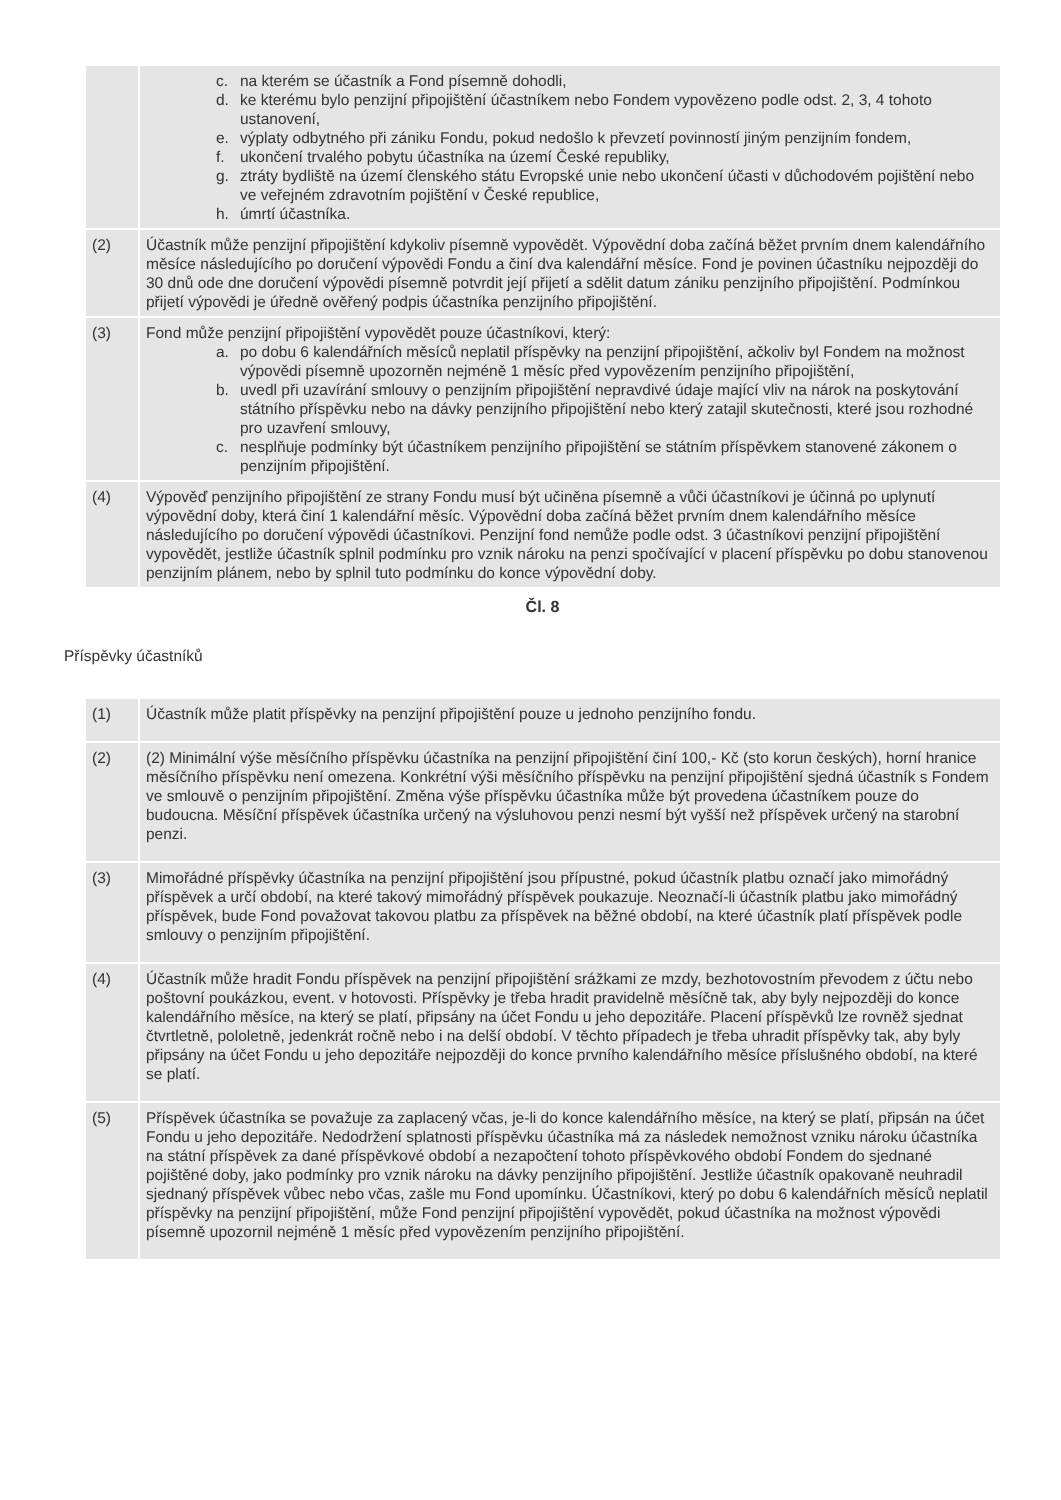| | c. na kterém se účastník a Fond písemně dohodli, d. ke kterému bylo penzijní připojištění účastníkem nebo Fondem vypovězeno podle odst. 2, 3, 4 tohoto ustanovení, e. výplaty odbytného při zániku Fondu, pokud nedošlo k převzetí povinností jiným penzijním fondem, f. ukončení trvalého pobytu účastníka na území České republiky, g. ztráty bydliště na území členského státu Evropské unie nebo ukončení účasti v důchodovém pojištění nebo ve veřejném zdravotním pojištění v České republice, h. úmrtí účastníka. |
| (2) | Účastník může penzijní připojištění kdykoliv písemně vypovědět. Výpovědní doba začíná běžet prvním dnem kalendářního měsíce následujícího po doručení výpovědi Fondu a činí dva kalendářní měsíce. Fond je povinen účastníku nejpozději do 30 dnů ode dne doručení výpovědi písemně potvrdit její přijetí a sdělit datum zániku penzijního připojištění. Podmínkou přijetí výpovědi je úředně ověřený podpis účastníka penzijního připojištění. |
| (3) | Fond může penzijní připojištění vypovědět pouze účastníkovi, který: a. po dobu 6 kalendářních měsíců neplatil příspěvky na penzijní připojištění, ačkoliv byl Fondem na možnost výpovědi písemně upozorněn nejméně 1 měsíc před vypovězením penzijního připojištění, b. uvedl při uzavírání smlouvy o penzijním připojištění nepravdivé údaje mající vliv na nárok na poskytování státního příspěvku nebo na dávky penzijního připojištění nebo který zatajil skutečnosti, které jsou rozhodné pro uzavření smlouvy, c. nesplňuje podmínky být účastníkem penzijního připojištění se státním příspěvkem stanovené zákonem o penzijním připojištění. |
| (4) | Výpověď penzijního připojištění ze strany Fondu musí být učiněna písemně a vůči účastníkovi je účinná po uplynutí výpovědní doby, která činí 1 kalendářní měsíc. Výpovědní doba začíná běžet prvním dnem kalendářního měsíce následujícího po doručení výpovědi účastníkovi. Penzijní fond nemůže podle odst. 3 účastníkovi penzijní připojištění vypovědět, jestliže účastník splnil podmínku pro vznik nároku na penzi spočívající v placení příspěvku po dobu stanovenou penzijním plánem, nebo by splnil tuto podmínku do konce výpovědní doby. |
Čl. 8
Příspěvky účastníků
| (1) | Účastník může platit příspěvky na penzijní připojištění pouze u jednoho penzijního fondu. |
| (2) | (2) Minimální výše měsíčního příspěvku účastníka na penzijní připojištění činí 100,- Kč (sto korun českých), horní hranice měsíčního příspěvku není omezena. Konkrétní výši měsíčního příspěvku na penzijní připojištění sjedná účastník s Fondem ve smlouvě o penzijním připojištění. Změna výše příspěvku účastníka může být provedena účastníkem pouze do budoucna. Měsíční příspěvek účastníka určený na výsluhovou penzi nesmí být vyšší než příspěvek určený na starobní penzi. |
| (3) | Mimořádné příspěvky účastníka na penzijní připojištění jsou přípustné, pokud účastník platbu označí jako mimořádný příspěvek a určí období, na které takový mimořádný příspěvek poukazuje. Neoznačí-li účastník platbu jako mimořádný příspěvek, bude Fond považovat takovou platbu za příspěvek na běžné období, na které účastník platí příspěvek podle smlouvy o penzijním připojištění. |
| (4) | Účastník může hradit Fondu příspěvek na penzijní připojištění srážkami ze mzdy, bezhotovostním převodem z účtu nebo poštovní poukázkou, event. v hotovosti. Příspěvky je třeba hradit pravidelně měsíčně tak, aby byly nejpozději do konce kalendářního měsíce, na který se platí, připsány na účet Fondu u jeho depozitáře. Placení příspěvků lze rovněž sjednat čtvrtletně, pololetně, jedenkrát ročně nebo i na delší období. V těchto případech je třeba uhradit příspěvky tak, aby byly připsány na účet Fondu u jeho depozitáře nejpozději do konce prvního kalendářního měsíce příslušného období, na které se platí. |
| (5) | Příspěvek účastníka se považuje za zaplacený včas, je-li do konce kalendářního měsíce, na který se platí, připsán na účet Fondu u jeho depozitáře. Nedodržení splatnosti příspěvku účastníka má za následek nemožnost vzniku nároku účastníka na státní příspěvek za dané příspěvkové období a nezapočtení tohoto příspěvkového období Fondem do sjednané pojištěné doby, jako podmínky pro vznik nároku na dávky penzijního připojištění. Jestliže účastník opakovaně neuhradil sjednaný příspěvek vůbec nebo včas, zašle mu Fond upomínku. Účastníkovi, který po dobu 6 kalendářních měsíců neplatil příspěvky na penzijní připojištění, může Fond penzijní připojištění vypovědět, pokud účastníka na možnost výpovědi písemně upozornil nejméně 1 měsíc před vypovězením penzijního připojištění. |